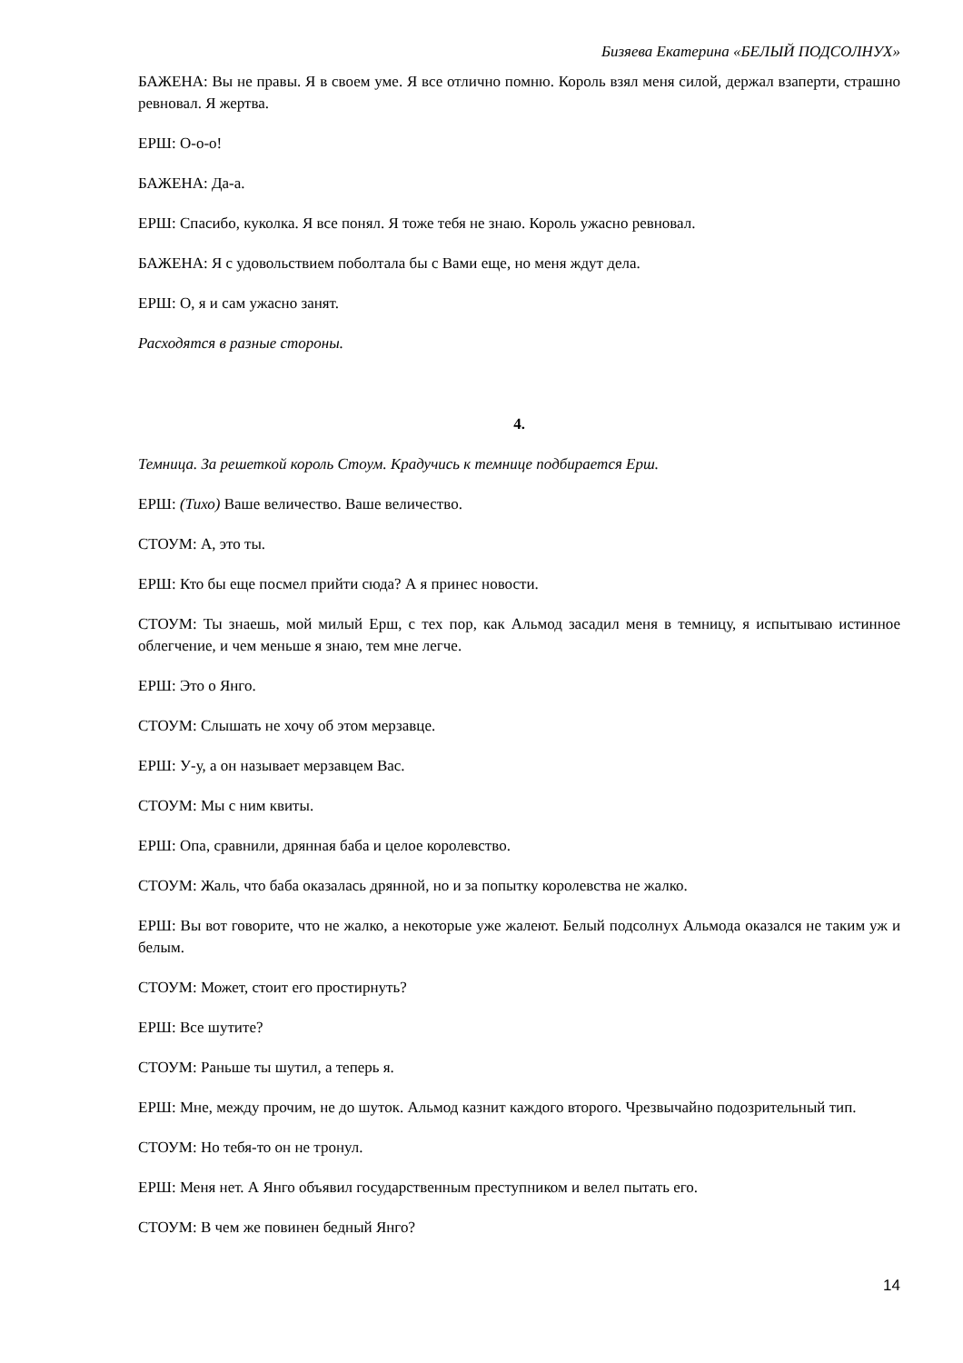Бизяева Екатерина «БЕЛЫЙ ПОДСОЛНУХ»
БАЖЕНА: Вы не правы. Я в своем уме. Я все отлично помню. Король взял меня силой, держал взаперти, страшно ревновал. Я жертва.
ЕРШ: О-о-о!
БАЖЕНА: Да-а.
ЕРШ: Спасибо, куколка. Я все понял. Я тоже тебя не знаю. Король ужасно ревновал.
БАЖЕНА: Я с удовольствием поболтала бы с Вами еще, но меня ждут дела.
ЕРШ: О, я и сам ужасно занят.
Расходятся в разные стороны.
4.
Темница. За решеткой король Стоум. Крадучись к темнице подбирается Ерш.
ЕРШ: (Тихо) Ваше величество. Ваше величество.
СТОУМ: А, это ты.
ЕРШ: Кто бы еще посмел прийти сюда? А я принес новости.
СТОУМ: Ты знаешь, мой милый Ерш, с тех пор, как Альмод засадил меня в темницу, я испытываю истинное облегчение, и чем меньше я знаю, тем мне легче.
ЕРШ: Это о Янго.
СТОУМ: Слышать не хочу об этом мерзавце.
ЕРШ: У-у, а он называет мерзавцем Вас.
СТОУМ: Мы с ним квиты.
ЕРШ: Опа, сравнили, дрянная баба и целое королевство.
СТОУМ: Жаль, что баба оказалась дрянной, но и за попытку королевства не жалко.
ЕРШ: Вы вот говорите, что не жалко, а некоторые уже жалеют. Белый подсолнух Альмода оказался не таким уж и белым.
СТОУМ: Может, стоит его простирнуть?
ЕРШ: Все шутите?
СТОУМ: Раньше ты шутил, а теперь я.
ЕРШ: Мне, между прочим, не до шуток. Альмод казнит каждого второго. Чрезвычайно подозрительный тип.
СТОУМ: Но тебя-то он не тронул.
ЕРШ: Меня нет. А Янго объявил государственным преступником и велел пытать его.
СТОУМ: В чем же повинен бедный Янго?
14